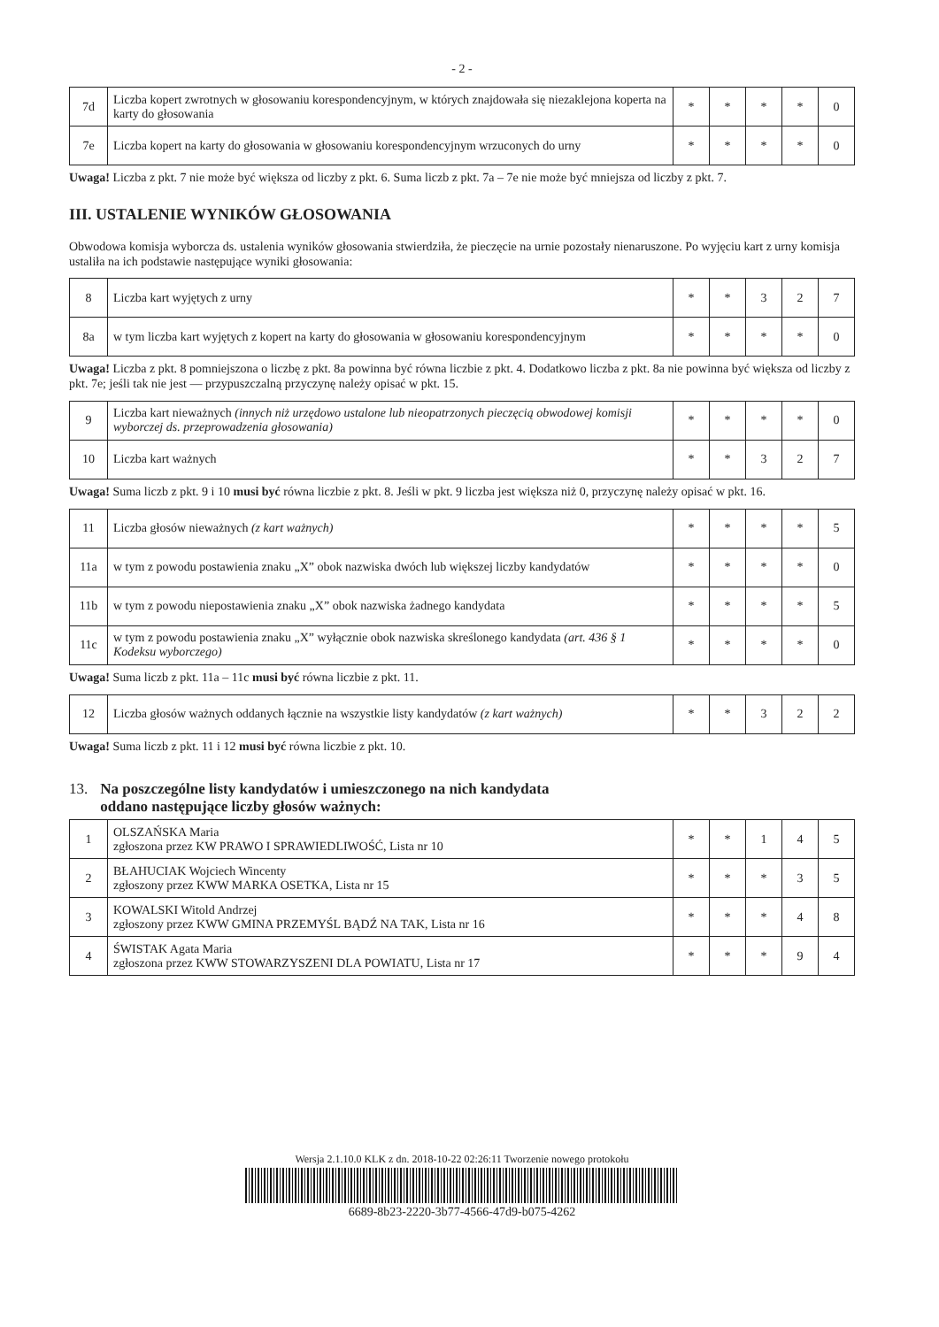- 2 -
| 7d | Liczba kopert zwrotnych w głosowaniu korespondencyjnym, w których znajdowała się niezaklejona koperta na karty do głosowania | * | * | * | * | 0 |
| 7e | Liczba kopert na karty do głosowania w głosowaniu korespondencyjnym wrzuconych do urny | * | * | * | * | 0 |
Uwaga! Liczba z pkt. 7 nie może być większa od liczby z pkt. 6. Suma liczb z pkt. 7a – 7e nie może być mniejsza od liczby z pkt. 7.
III. USTALENIE WYNIKÓW GŁOSOWANIA
Obwodowa komisja wyborcza ds. ustalenia wyników głosowania stwierdziła, że pieczęcie na urnie pozostały nienaruszone. Po wyjęciu kart z urny komisja ustaliła na ich podstawie następujące wyniki głosowania:
| 8 | Liczba kart wyjętych z urny | * | * | 3 | 2 | 7 |
| 8a | w tym liczba kart wyjętych z kopert na karty do głosowania w głosowaniu korespondencyjnym | * | * | * | * | 0 |
Uwaga! Liczba z pkt. 8 pomniejszona o liczbę z pkt. 8a powinna być równa liczbie z pkt. 4. Dodatkowo liczba z pkt. 8a nie powinna być większa od liczby z pkt. 7e; jeśli tak nie jest — przypuszczalną przyczynę należy opisać w pkt. 15.
| 9 | Liczba kart nieważnych (innych niż urzędowo ustalone lub nieopatrzonych pieczęcią obwodowej komisji wyborczej ds. przeprowadzenia głosowania) | * | * | * | * | 0 |
| 10 | Liczba kart ważnych | * | * | 3 | 2 | 7 |
Uwaga! Suma liczb z pkt. 9 i 10 musi być równa liczbie z pkt. 8. Jeśli w pkt. 9 liczba jest większa niż 0, przyczynę należy opisać w pkt. 16.
| 11 | Liczba głosów nieważnych (z kart ważnych) | * | * | * | * | 5 |
| 11a | w tym z powodu postawienia znaku „X” obok nazwiska dwóch lub większej liczby kandydatów | * | * | * | * | 0 |
| 11b | w tym z powodu niepostawienia znaku „X” obok nazwiska żadnego kandydata | * | * | * | * | 5 |
| 11c | w tym z powodu postawienia znaku „X” wyłącznie obok nazwiska skreślonego kandydata (art. 436 § 1 Kodeksu wyborczego) | * | * | * | * | 0 |
Uwaga! Suma liczb z pkt. 11a – 11c musi być równa liczbie z pkt. 11.
| 12 | Liczba głosów ważnych oddanych łącznie na wszystkie listy kandydatów (z kart ważnych) | * | * | 3 | 2 | 2 |
Uwaga! Suma liczb z pkt. 11 i 12 musi być równa liczbie z pkt. 10.
13. Na poszczególne listy kandydatów i umieszczonego na nich kandydata
oddano następujące liczby głosów ważnych:
| 1 | OLSZAŃSKA Maria zgłoszona przez KW PRAWO I SPRAWIEDLIWOŚĆ, Lista nr 10 | * | * | 1 | 4 | 5 |
| 2 | BŁAHUCIAK Wojciech Wincenty zgłoszony przez KWW MARKA OSETKA, Lista nr 15 | * | * | * | 3 | 5 |
| 3 | KOWALSKI Witold Andrzej zgłoszony przez KWW GMINA PRZEMYŚL BĄDŹ NA TAK, Lista nr 16 | * | * | * | 4 | 8 |
| 4 | ŚWISTAK Agata Maria zgłoszona przez KWW STOWARZYSZENI DLA POWIATU, Lista nr 17 | * | * | * | 9 | 4 |
Wersja 2.1.10.0 KLK z dn. 2018-10-22 02:26:11 Tworzenie nowego protokołu
6689-8b23-2220-3b77-4566-47d9-b075-4262